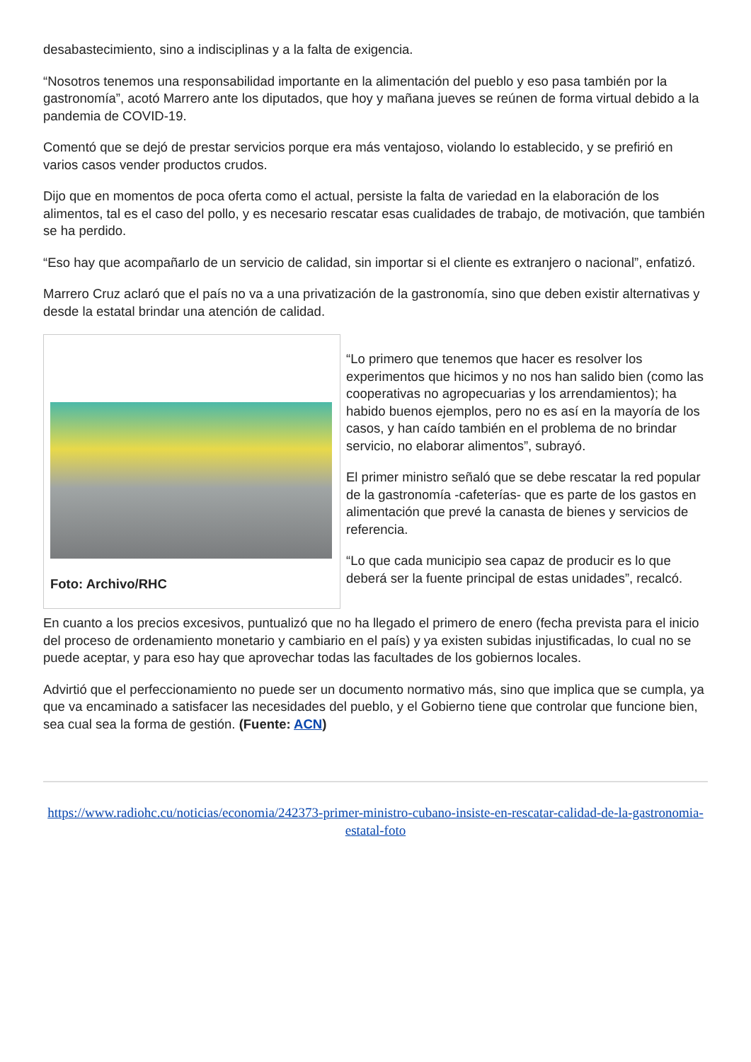desabastecimiento, sino a indisciplinas y a la falta de exigencia.
“Nosotros tenemos una responsabilidad importante en la alimentación del pueblo y eso pasa también por la gastronomía”, acotó Marrero ante los diputados, que hoy y mañana jueves se reúnen de forma virtual debido a la pandemia de COVID-19.
Comentó que se dejó de prestar servicios porque era más ventajoso, violando lo establecido, y se prefirió en varios casos vender productos crudos.
Dijo que en momentos de poca oferta como el actual, persiste la falta de variedad en la elaboración de los alimentos, tal es el caso del pollo, y es necesario rescatar esas cualidades de trabajo, de motivación, que también se ha perdido.
“Eso hay que acompañarlo de un servicio de calidad, sin importar si el cliente es extranjero o nacional”, enfatizó.
Marrero Cruz aclaró que el país no va a una privatización de la gastronomía, sino que deben existir alternativas y desde la estatal brindar una atención de calidad.
Foto: Archivo/RHC
“Lo primero que tenemos que hacer es resolver los experimentos que hicimos y no nos han salido bien (como las cooperativas no agropecuarias y los arrendamientos); ha habido buenos ejemplos, pero no es así en la mayoría de los casos, y han caído también en el problema de no brindar servicio, no elaborar alimentos”, subrayó.
El primer ministro señaló que se debe rescatar la red popular de la gastronomía -cafeterías- que es parte de los gastos en alimentación que prevé la canasta de bienes y servicios de referencia.
“Lo que cada municipio sea capaz de producir es lo que deberá ser la fuente principal de estas unidades”, recalcó.
En cuanto a los precios excesivos, puntualizó que no ha llegado el primero de enero (fecha prevista para el inicio del proceso de ordenamiento monetario y cambiario en el país) y ya existen subidas injustificadas, lo cual no se puede aceptar, y para eso hay que aprovechar todas las facultades de los gobiernos locales.
Advirtió que el perfeccionamiento no puede ser un documento normativo más, sino que implica que se cumpla, ya que va encaminado a satisfacer las necesidades del pueblo, y el Gobierno tiene que controlar que funcione bien, sea cual sea la forma de gestión. (Fuente: ACN)
https://www.radiohc.cu/noticias/economia/242373-primer-ministro-cubano-insiste-en-rescatar-calidad-de-la-gastronomia-estatal-foto